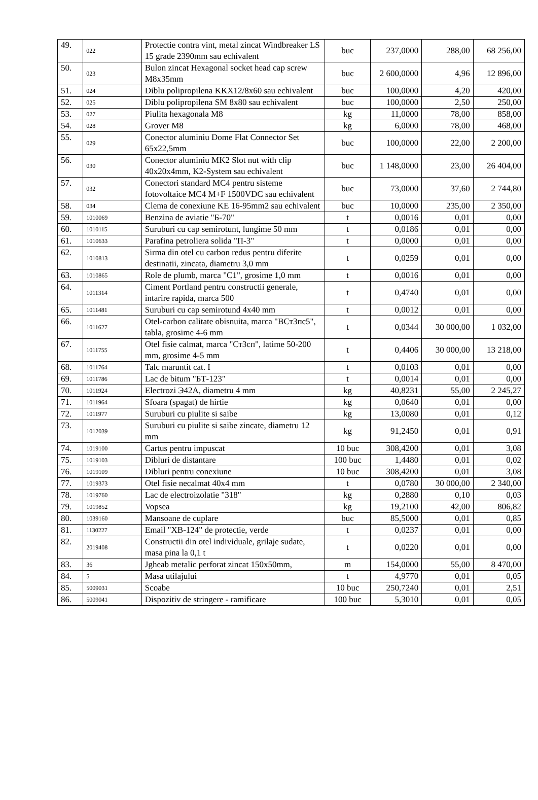| 49. | 022 | Protectie contra vint, metal zincat Windbreaker LS 15 grade 2390mm sau echivalent | buc | 237,0000 | 288,00 | 68 256,00 |
| 50. | 023 | Bulon zincat Hexagonal socket head cap screw M8x35mm | buc | 2 600,0000 | 4,96 | 12 896,00 |
| 51. | 024 | Diblu polipropilena KKX12/8x60 sau echivalent | buc | 100,0000 | 4,20 | 420,00 |
| 52. | 025 | Diblu polipropilena SM 8x80 sau echivalent | buc | 100,0000 | 2,50 | 250,00 |
| 53. | 027 | Piulita hexagonala M8 | kg | 11,0000 | 78,00 | 858,00 |
| 54. | 028 | Grover M8 | kg | 6,0000 | 78,00 | 468,00 |
| 55. | 029 | Conector aluminiu Dome Flat Connector Set 65x22,5mm | buc | 100,0000 | 22,00 | 2 200,00 |
| 56. | 030 | Conector aluminiu MK2 Slot nut with clip 40x20x4mm, K2-System sau echivalent | buc | 1 148,0000 | 23,00 | 26 404,00 |
| 57. | 032 | Conectori standard MC4 pentru sisteme fotovoltaice MC4 M+F 1500VDC sau echivalent | buc | 73,0000 | 37,60 | 2 744,80 |
| 58. | 034 | Clema de conexiune KE 16-95mm2 sau echivalent | buc | 10,0000 | 235,00 | 2 350,00 |
| 59. | 1010069 | Benzina de aviatie "Б-70" | t | 0,0016 | 0,01 | 0,00 |
| 60. | 1010115 | Suruburi cu cap semirotunt, lungime 50 mm | t | 0,0186 | 0,01 | 0,00 |
| 61. | 1010633 | Parafina petroliera solida "П-3" | t | 0,0000 | 0,01 | 0,00 |
| 62. | 1010813 | Sirma din otel cu carbon redus pentru diferite destinatii, zincata, diametru 3,0 mm | t | 0,0259 | 0,01 | 0,00 |
| 63. | 1010865 | Role de plumb, marca "C1", grosime 1,0 mm | t | 0,0016 | 0,01 | 0,00 |
| 64. | 1011314 | Ciment Portland pentru constructii generale, intarire rapida, marca 500 | t | 0,4740 | 0,01 | 0,00 |
| 65. | 1011481 | Suruburi cu cap semirotund 4x40 mm | t | 0,0012 | 0,01 | 0,00 |
| 66. | 1011627 | Otel-carbon calitate obisnuita, marca "ВСт3пс5", tabla, grosime 4-6 mm | t | 0,0344 | 30 000,00 | 1 032,00 |
| 67. | 1011755 | Otel fisie calmat, marca "Ст3сп", latime 50-200 mm, grosime 4-5 mm | t | 0,4406 | 30 000,00 | 13 218,00 |
| 68. | 1011764 | Talc maruntit cat. I | t | 0,0103 | 0,01 | 0,00 |
| 69. | 1011786 | Lac de bitum "БТ-123" | t | 0,0014 | 0,01 | 0,00 |
| 70. | 1011924 | Electrozi Э42A, diametru 4 mm | kg | 40,8231 | 55,00 | 2 245,27 |
| 71. | 1011964 | Sfoara (spagat) de hirtie | kg | 0,0640 | 0,01 | 0,00 |
| 72. | 1011977 | Suruburi cu piulite si saibe | kg | 13,0080 | 0,01 | 0,12 |
| 73. | 1012039 | Suruburi cu piulite si saibe zincate, diametru 12 mm | kg | 91,2450 | 0,01 | 0,91 |
| 74. | 1019100 | Cartus pentru impuscat | 10 buc | 308,4200 | 0,01 | 3,08 |
| 75. | 1019103 | Dibluri de distantare | 100 buc | 1,4480 | 0,01 | 0,02 |
| 76. | 1019109 | Dibluri pentru conexiune | 10 buc | 308,4200 | 0,01 | 3,08 |
| 77. | 1019373 | Otel fisie necalmat 40x4 mm | t | 0,0780 | 30 000,00 | 2 340,00 |
| 78. | 1019760 | Lac de electroizolatie "318" | kg | 0,2880 | 0,10 | 0,03 |
| 79. | 1019852 | Vopsea | kg | 19,2100 | 42,00 | 806,82 |
| 80. | 1039160 | Mansoane de cuplare | buc | 85,5000 | 0,01 | 0,85 |
| 81. | 1130227 | Email "ХВ-124" de protectie, verde | t | 0,0237 | 0,01 | 0,00 |
| 82. | 2019408 | Constructii din otel individuale, grilaje sudate, masa pina la 0,1 t | t | 0,0220 | 0,01 | 0,00 |
| 83. | 36 | Jgheab metalic perforat zincat 150x50mm, | m | 154,0000 | 55,00 | 8 470,00 |
| 84. | 5 | Masa utilajului | t | 4,9770 | 0,01 | 0,05 |
| 85. | 5009031 | Scoabe | 10 buc | 250,7240 | 0,01 | 2,51 |
| 86. | 5009041 | Dispozitiv de stringere - ramificare | 100 buc | 5,3010 | 0,01 | 0,05 |